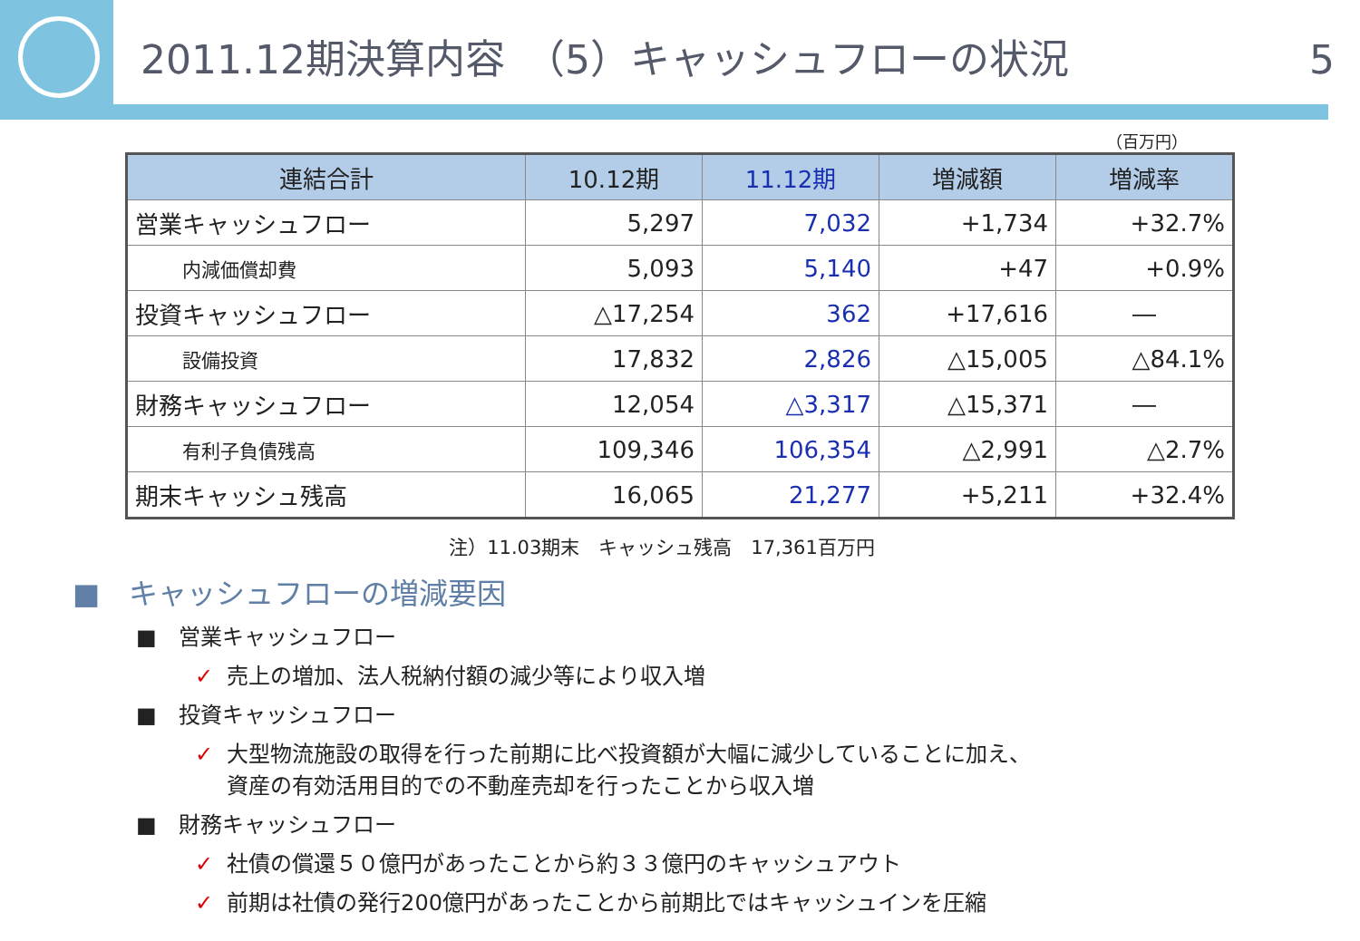2011.12期決算内容　（5）キャッシュフローの状況 5
（百万円）
| 連結合計 | 10.12期 | 11.12期 | 増減額 | 増減率 |
| --- | --- | --- | --- | --- |
| 営業キャッシュフロー | 5,297 | 7,032 | +1,734 | +32.7% |
| 内減価償却費 | 5,093 | 5,140 | +47 | +0.9% |
| 投資キャッシュフロー | △17,254 | 362 | +17,616 | ― |
| 設備投資 | 17,832 | 2,826 | △15,005 | △84.1% |
| 財務キャッシュフロー | 12,054 | △3,317 | △15,371 | ― |
| 有利子負債残高 | 109,346 | 106,354 | △2,991 | △2.7% |
| 期末キャッシュ残高 | 16,065 | 21,277 | +5,211 | +32.4% |
注）11.03期末　キャッシュ残高　17,361百万円
■　キャッシュフローの増減要因
■　営業キャッシュフロー
✓ 売上の増加、法人税納付額の減少等により収入増
■　投資キャッシュフロー
✓ 大型物流施設の取得を行った前期に比べ投資額が大幅に減少していることに加え、
✓ 資産の有効活用目的での不動産売却を行ったことから収入増
■　財務キャッシュフロー
✓ 社債の償還５０億円があったことから約３３億円のキャッシュアウト
✓ 前期は社債の発行200億円があったことから前期比ではキャッシュインを圧縮